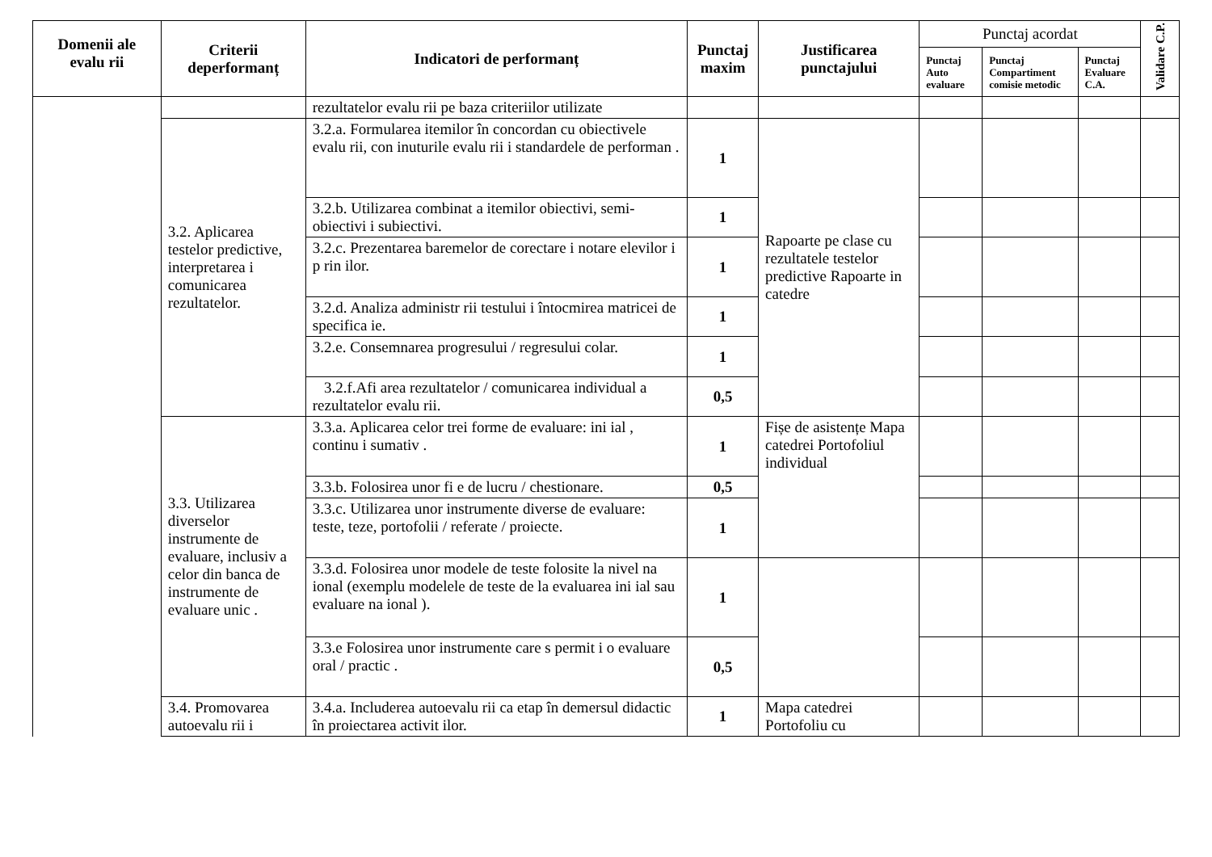| Domenii ale evalu rii | Criterii deperformanț | Indicatori de performanț | Punctaj maxim | Justificarea punctajului | Punctaj acordat | | | Validare C.P. |
| --- | --- | --- | --- | --- | --- | --- | --- | --- |
| | | | | | Punctaj Auto evaluare | Punctaj Compartiment comisie metodic | Punctaj Evaluare C.A. | |
| | | rezultatelor evalu rii pe baza criteriilor utilizate | | | | | | |
| | 3.2. Aplicarea testelor predictive, interpretarea i comunicarea rezultatelor. | 3.2.a. Formularea itemilor în concordan cu obiectivele evalu rii, con inuturile evalu rii i standardele de performan . | 1 | Rapoarte pe clase cu rezultatele testelor predictive Rapoarte in catedre | | | | |
| | | 3.2.b. Utilizarea combinat a itemilor obiectivi, semi-obiectivi i subiectivi. | 1 | | | | | |
| | | 3.2.c. Prezentarea baremelor de corectare i notare elevilor i p rin ilor. | 1 | | | | | |
| | | 3.2.d. Analiza administr rii testului i întocmirea matricei de specifica ie. | 1 | | | | | |
| | | 3.2.e. Consemnarea progresului / regresului colar. | 1 | | | | | |
| | | 3.2.f.Afi area rezultatelor / comunicarea individual a rezultatelor evalu rii. | 0,5 | | | | | |
| | 3.3. Utilizarea diverselor instrumente de evaluare, inclusiv a celor din banca de instrumente de evaluare unic . | 3.3.a. Aplicarea celor trei forme de evaluare: ini ial , continu i sumativ . | 1 | Fișe de asistențe Mapa catedrei Portofoliul individual | | | | |
| | | 3.3.b. Folosirea unor fi e de lucru / chestionare. | 0,5 | | | | | |
| | | 3.3.c. Utilizarea unor instrumente diverse de evaluare: teste, teze, portofolii / referate / proiecte. | 1 | | | | | |
| | | 3.3.d. Folosirea unor modele de teste folosite la nivel na ional (exemplu modelele de teste de la evaluarea ini ial sau evaluare na ional ). | 1 | | | | | |
| | | 3.3.e Folosirea unor instrumente care s permit i o evaluare oral / practic . | 0,5 | | | | | |
| | 3.4. Promovarea autoevalu rii i | 3.4.a. Includerea autoevalu rii ca etap în demersul didactic în proiectarea activit ilor. | 1 | Mapa catedrei Portofoliu cu | | | | |